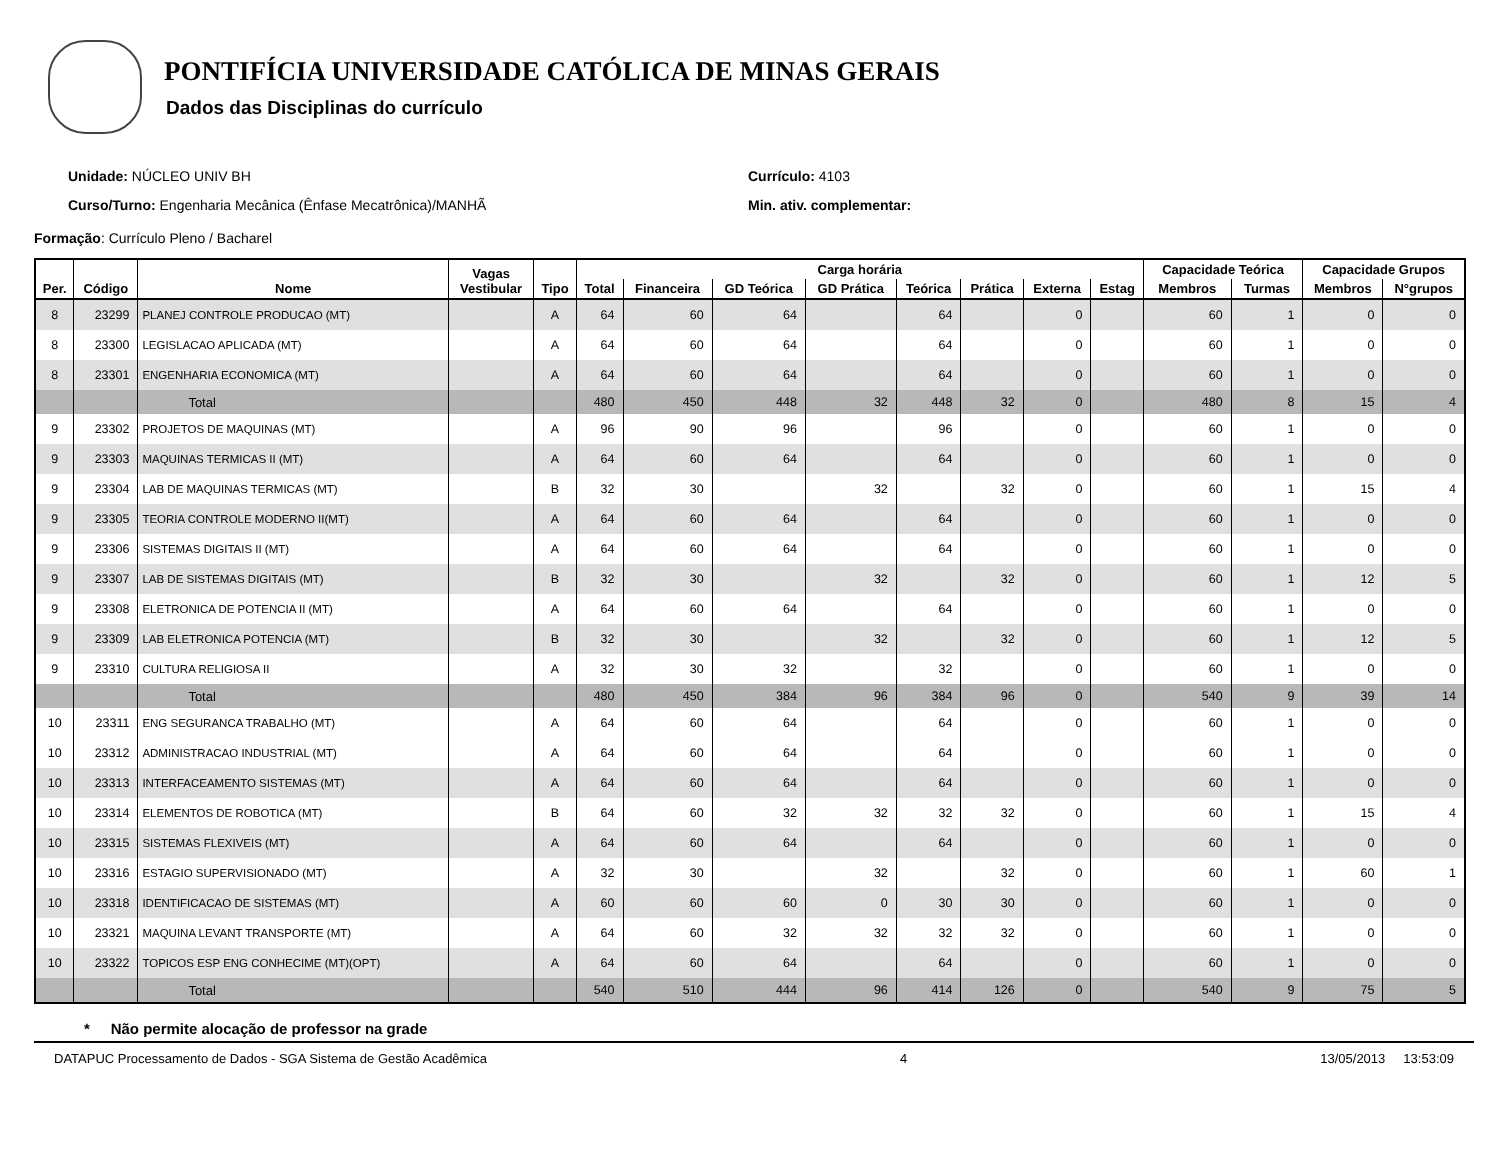PONTIFÍCIA UNIVERSIDADE CATÓLICA DE MINAS GERAIS
Dados das Disciplinas do currículo
Unidade: NÚCLEO UNIV BH
Curso/Turno: Engenharia Mecânica (Ênfase Mecatrônica)/MANHÃ
Currículo: 4103
Min. ativ. complementar:
Formação: Currículo Pleno / Bacharel
| Per. | Código | Nome | Vagas Vestibular | Tipo | Carga horária | | | | | | | | Capacidade Teórica | | Capacidade Grupos | |
| --- | --- | --- | --- | --- | --- | --- | --- | --- | --- | --- | --- | --- | --- | --- | --- | --- |
| | | | | | Total | Financeira | GD Teórica | GD Prática | Teórica | Prática | Externa | Estag | Membros | Turmas | Membros | N°grupos |
| 8 | 23299 | PLANEJ CONTROLE PRODUCAO (MT) | | A | 64 | 60 | 64 | | 64 | | 0 | | 60 | 1 | 0 | 0 |
| 8 | 23300 | LEGISLACAO APLICADA (MT) | | A | 64 | 60 | 64 | | 64 | | 0 | | 60 | 1 | 0 | 0 |
| 8 | 23301 | ENGENHARIA ECONOMICA (MT) | | A | 64 | 60 | 64 | | 64 | | 0 | | 60 | 1 | 0 | 0 |
| | | Total | | | 480 | 450 | 448 | 32 | 448 | 32 | 0 | | 480 | 8 | 15 | 4 |
| 9 | 23302 | PROJETOS DE MAQUINAS (MT) | | A | 96 | 90 | 96 | | 96 | | 0 | | 60 | 1 | 0 | 0 |
| 9 | 23303 | MAQUINAS TERMICAS II (MT) | | A | 64 | 60 | 64 | | 64 | | 0 | | 60 | 1 | 0 | 0 |
| 9 | 23304 | LAB DE MAQUINAS TERMICAS (MT) | | B | 32 | 30 | | 32 | | 32 | 0 | | 60 | 1 | 15 | 4 |
| 9 | 23305 | TEORIA CONTROLE MODERNO II(MT) | | A | 64 | 60 | 64 | | 64 | | 0 | | 60 | 1 | 0 | 0 |
| 9 | 23306 | SISTEMAS DIGITAIS II (MT) | | A | 64 | 60 | 64 | | 64 | | 0 | | 60 | 1 | 0 | 0 |
| 9 | 23307 | LAB DE SISTEMAS DIGITAIS (MT) | | B | 32 | 30 | | 32 | | 32 | 0 | | 60 | 1 | 12 | 5 |
| 9 | 23308 | ELETRONICA DE POTENCIA II (MT) | | A | 64 | 60 | 64 | | 64 | | 0 | | 60 | 1 | 0 | 0 |
| 9 | 23309 | LAB ELETRONICA POTENCIA (MT) | | B | 32 | 30 | | 32 | | 32 | 0 | | 60 | 1 | 12 | 5 |
| 9 | 23310 | CULTURA RELIGIOSA II | | A | 32 | 30 | 32 | | 32 | | 0 | | 60 | 1 | 0 | 0 |
| | | Total | | | 480 | 450 | 384 | 96 | 384 | 96 | 0 | | 540 | 9 | 39 | 14 |
| 10 | 23311 | ENG SEGURANCA TRABALHO (MT) | | A | 64 | 60 | 64 | | 64 | | 0 | | 60 | 1 | 0 | 0 |
| 10 | 23312 | ADMINISTRACAO INDUSTRIAL (MT) | | A | 64 | 60 | 64 | | 64 | | 0 | | 60 | 1 | 0 | 0 |
| 10 | 23313 | INTERFACEAMENTO SISTEMAS (MT) | | A | 64 | 60 | 64 | | 64 | | 0 | | 60 | 1 | 0 | 0 |
| 10 | 23314 | ELEMENTOS DE ROBOTICA (MT) | | B | 64 | 60 | 32 | 32 | 32 | 32 | 0 | | 60 | 1 | 15 | 4 |
| 10 | 23315 | SISTEMAS FLEXIVEIS (MT) | | A | 64 | 60 | 64 | | 64 | | 0 | | 60 | 1 | 0 | 0 |
| 10 | 23316 | ESTAGIO SUPERVISIONADO (MT) | | A | 32 | 30 | | 32 | | 32 | 0 | | 60 | 1 | 60 | 1 |
| 10 | 23318 | IDENTIFICACAO DE SISTEMAS (MT) | | A | 60 | 60 | 60 | 0 | 30 | 30 | 0 | | 60 | 1 | 0 | 0 |
| 10 | 23321 | MAQUINA LEVANT TRANSPORTE (MT) | | A | 64 | 60 | 32 | 32 | 32 | 32 | 0 | | 60 | 1 | 0 | 0 |
| 10 | 23322 | TOPICOS ESP ENG CONHECIME (MT)(OPT) | | A | 64 | 60 | 64 | | 64 | | 0 | | 60 | 1 | 0 | 0 |
| | | Total | | | 540 | 510 | 444 | 96 | 414 | 126 | 0 | | 540 | 9 | 75 | 5 |
* Não permite alocação de professor na grade
DATAPUC Processamento de Dados - SGA Sistema de Gestão Acadêmica 4 13/05/2013 13:53:09